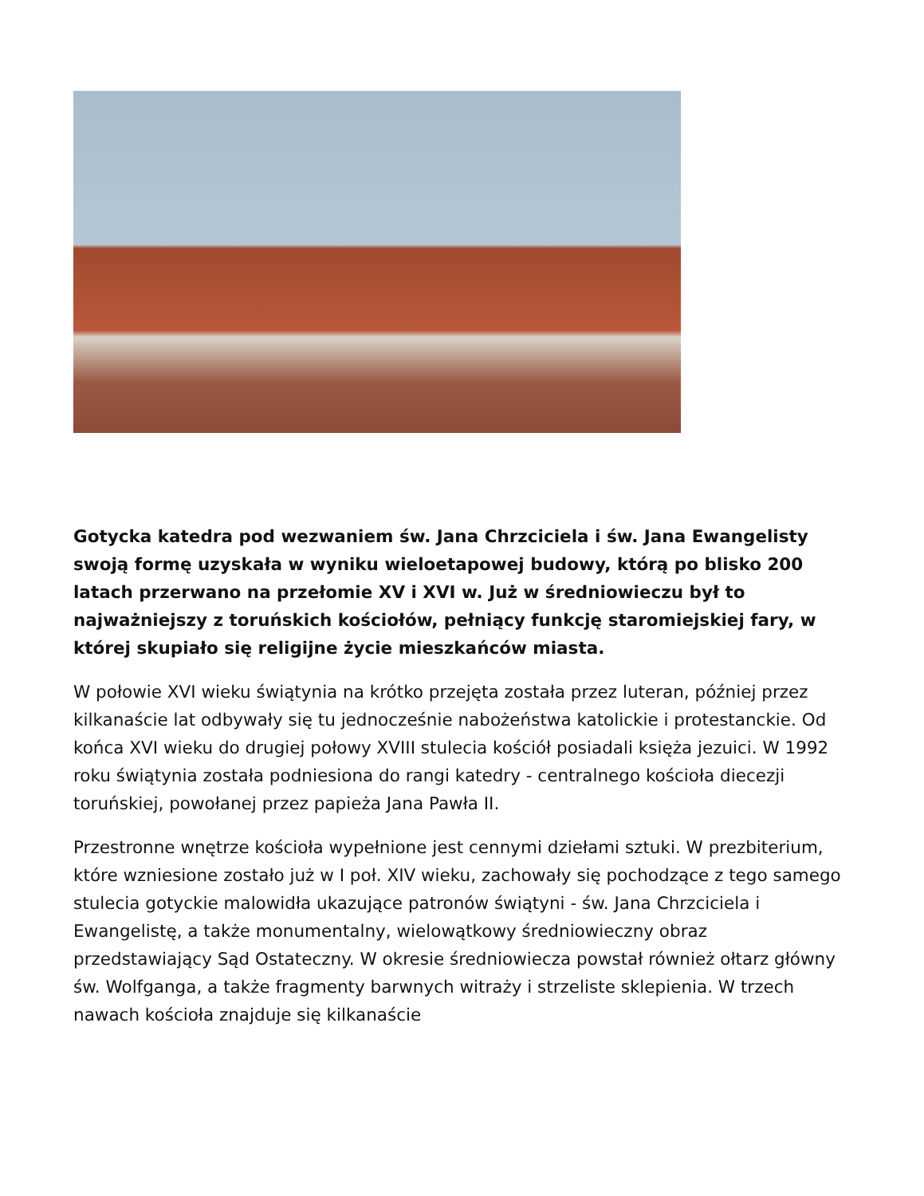Gotycka katedra pod wezwaniem św. Jana Chrzciciela i św. Jana Ewangelisty swoją formę uzyskała w wyniku wieloetapowej budowy, którą po blisko 200 latach przerwano na przełomie XV i XVI w. Już w średniowieczu był to najważniejszy z toruńskich kościołów, pełniący funkcję staromiejskiej fary, w której skupiało się religijne życie mieszkańców miasta.
W połowie XVI wieku świątynia na krótko przejęta została przez luteran, później przez kilkanaście lat odbywały się tu jednocześnie nabożeństwa katolickie i protestanckie. Od końca XVI wieku do drugiej połowy XVIII stulecia kościół posiadali księża jezuici. W 1992 roku świątynia została podniesiona do rangi katedry - centralnego kościoła diecezji toruńskiej, powołanej przez papieża Jana Pawła II.
Przestronne wnętrze kościoła wypełnione jest cennymi dziełami sztuki. W prezbiterium, które wzniesione zostało już w I poł. XIV wieku, zachowały się pochodzące z tego samego stulecia gotyckie malowidła ukazujące patronów świątyni - św. Jana Chrzciciela i Ewangelistę, a także monumentalny, wielowątkowy średniowieczny obraz przedstawiający Sąd Ostateczny. W okresie średniowiecza powstał również ołtarz główny św. Wolfganga, a także fragmenty barwnych witraży i strzeliste sklepienia. W trzech nawach kościoła znajduje się kilkanaście